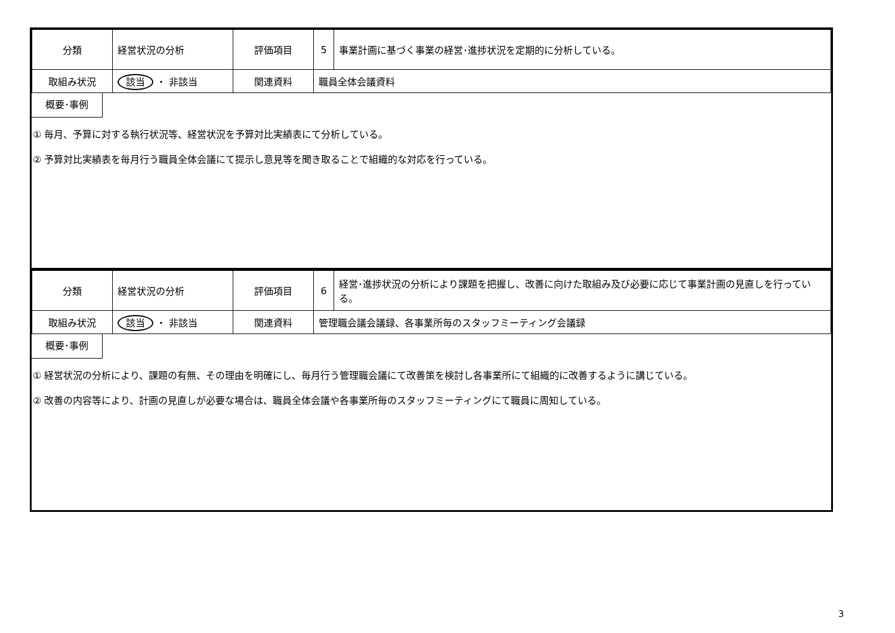| 分類 | 経営状況の分析 | 評価項目 | 5 | 事業計画に基づく事業の経営･進捗状況を定期的に分析している。 |
| 取組み状況 | 該当 ・ 非該当 | 関連資料 | 職員全体会議資料 | |
概要･事例
① 毎月、予算に対する執行状況等、経営状況を予算対比実績表にて分析している。
② 予算対比実績表を毎月行う職員全体会議にて提示し意見等を聞き取ることで組織的な対応を行っている。
| 分類 | 経営状況の分析 | 評価項目 | 6 | 経営･進捗状況の分析により課題を把握し、改善に向けた取組み及び必要に応じて事業計画の見直しを行っている。 |
| 取組み状況 | 該当 ・ 非該当 | 関連資料 | 管理職会議会議録、各事業所毎のスタッフミーティング会議録 | |
概要･事例
① 経営状況の分析により、課題の有無、その理由を明確にし、毎月行う管理職会議にて改善策を検討し各事業所にて組織的に改善するように講じている。
② 改善の内容等により、計画の見直しが必要な場合は、職員全体会議や各事業所毎のスタッフミーティングにて職員に周知している。
3